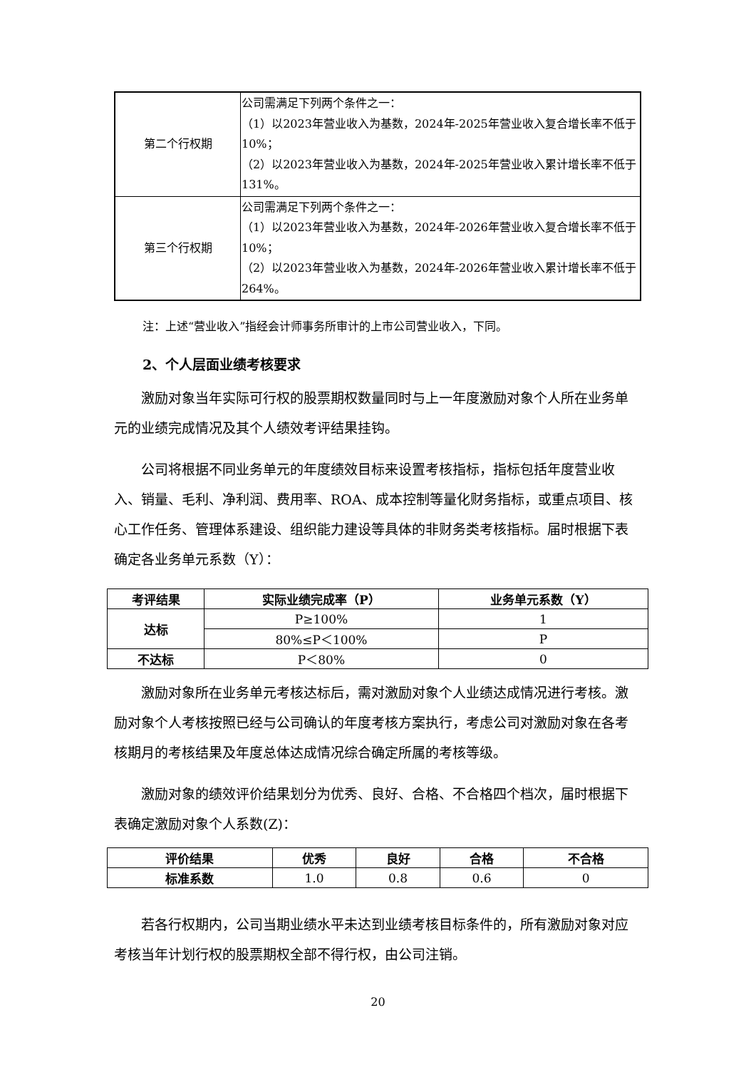| 第二个行权期 | 公司需满足下列两个条件之一： （1）以2023年营业收入为基数，2024年-2025年营业收入复合增长率不低于10%； （2）以2023年营业收入为基数，2024年-2025年营业收入累计增长率不低于131%。 |
| 第三个行权期 | 公司需满足下列两个条件之一： （1）以2023年营业收入为基数，2024年-2026年营业收入复合增长率不低于10%； （2）以2023年营业收入为基数，2024年-2026年营业收入累计增长率不低于264%。 |
注：上述“营业收入”指经会计师事务所审计的上市公司营业收入，下同。
2、个人层面业绩考核要求
激励对象当年实际可行权的股票期权数量同时与上一年度激励对象个人所在业务单元的业绩完成情况及其个人绩效考评结果挂钩。
公司将根据不同业务单元的年度绩效目标来设置考核指标，指标包括年度营业收入、销量、毛利、净利润、费用率、ROA、成本控制等量化财务指标，或重点项目、核心工作任务、管理体系建设、组织能力建设等具体的非财务类考核指标。届时根据下表确定各业务单元系数（Y）：
| 考评结果 | 实际业绩完成率（P） | 业务单元系数（Y） |
| --- | --- | --- |
| 达标 | P≥100% | 1 |
| | 80%≤P＜100% | P |
| 不达标 | P＜80% | 0 |
激励对象所在业务单元考核达标后，需对激励对象个人业绩达成情况进行考核。激励对象个人考核按照已经与公司确认的年度考核方案执行，考虑公司对激励对象在各考核期月的考核结果及年度总体达成情况综合确定所属的考核等级。
激励对象的绩效评价结果划分为优秀、良好、合格、不合格四个档次，届时根据下表确定激励对象个人系数(Z)：
| 评价结果 | 优秀 | 良好 | 合格 | 不合格 |
| --- | --- | --- | --- | --- |
| 标准系数 | 1.0 | 0.8 | 0.6 | 0 |
若各行权期内，公司当期业绩水平未达到业绩考核目标条件的，所有激励对象对应考核当年计划行权的股票期权全部不得行权，由公司注销。
20